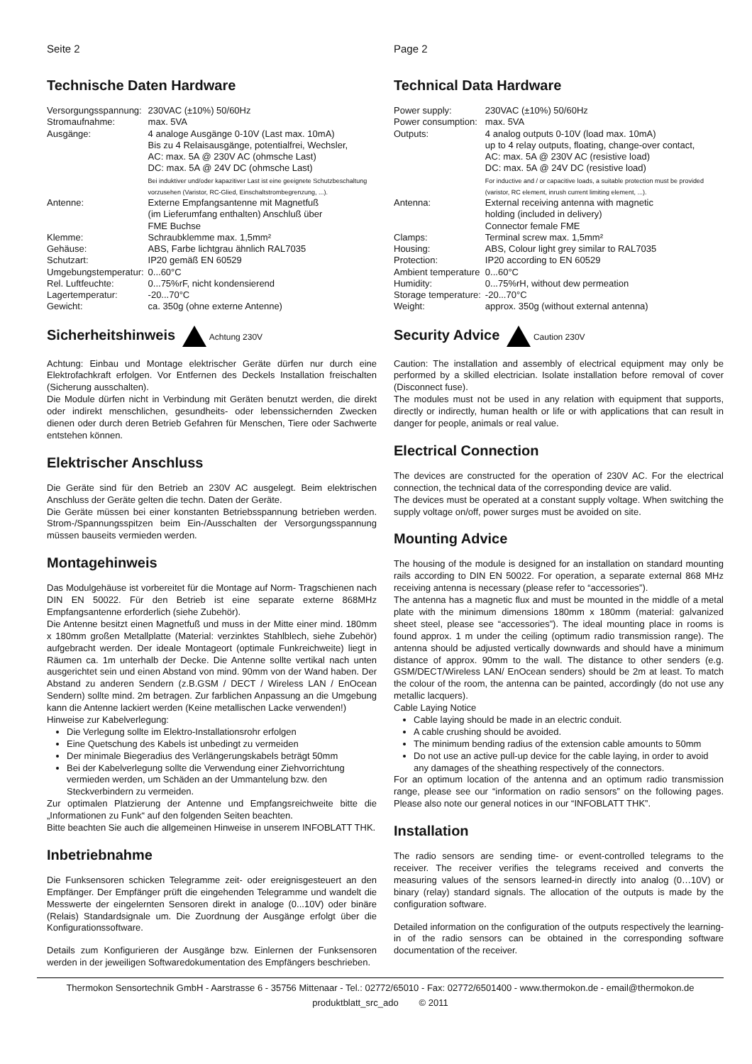Seite 2
Technische Daten Hardware
| Versorgungsspannung: | 230VAC (±10%) 50/60Hz |
| Stromaufnahme: | max. 5VA |
| Ausgänge: | 4 analoge Ausgänge 0-10V (Last max. 10mA) Bis zu 4 Relaisausgänge, potentialfrei, Wechsler, AC: max. 5A @ 230V AC (ohmsche Last) DC: max. 5A @ 24V DC (ohmsche Last) Bei induktiver und/oder kapazitiver Last ist eine geeignete Schutzbeschaltung vorzusehen (Varistor, RC-Glied, Einschaltstrombegrenzung, ...). |
| Antenne: | Externe Empfangsantenne mit Magnetfuß (im Lieferumfang enthalten) Anschluß über FME Buchse |
| Klemme: | Schraubklemme max. 1,5mm² |
| Gehäuse: | ABS, Farbe lichtgrau ähnlich RAL7035 |
| Schutzart: | IP20 gemäß EN 60529 |
| Umgebungstemperatur: | 0...60°C |
| Rel. Luftfeuchte: | 0...75%rF, nicht kondensierend |
| Lagertemperatur: | -20...70°C |
| Gewicht: | ca. 350g (ohne externe Antenne) |
Sicherheitshinweis Achtung 230V
Achtung: Einbau und Montage elektrischer Geräte dürfen nur durch eine Elektrofachkraft erfolgen. Vor Entfernen des Deckels Installation freischalten (Sicherung ausschalten).
Die Module dürfen nicht in Verbindung mit Geräten benutzt werden, die direkt oder indirekt menschlichen, gesundheits- oder lebenssichernden Zwecken dienen oder durch deren Betrieb Gefahren für Menschen, Tiere oder Sachwerte entstehen können.
Elektrischer Anschluss
Die Geräte sind für den Betrieb an 230V AC ausgelegt. Beim elektrischen Anschluss der Geräte gelten die techn. Daten der Geräte.
Die Geräte müssen bei einer konstanten Betriebsspannung betrieben werden. Strom-/Spannungsspitzen beim Ein-/Ausschalten der Versorgungsspannung müssen bauseits vermieden werden.
Montagehinweis
Das Modulgehäuse ist vorbereitet für die Montage auf Norm- Tragschienen nach DIN EN 50022. Für den Betrieb ist eine separate externe 868MHz Empfangsantenne erforderlich (siehe Zubehör).
Die Antenne besitzt einen Magnetfuß und muss in der Mitte einer mind. 180mm x 180mm großen Metallplatte (Material: verzinktes Stahlblech, siehe Zubehör) aufgebracht werden. Der ideale Montageort (optimale Funkreichweite) liegt in Räumen ca. 1m unterhalb der Decke. Die Antenne sollte vertikal nach unten ausgerichtet sein und einen Abstand von mind. 90mm von der Wand haben. Der Abstand zu anderen Sendern (z.B.GSM / DECT / Wireless LAN / EnOcean Sendern) sollte mind. 2m betragen. Zur farblichen Anpassung an die Umgebung kann die Antenne lackiert werden (Keine metallischen Lacke verwenden!)
Hinweise zur Kabelverlegung:
Die Verlegung sollte im Elektro-Installationsrohr erfolgen
Eine Quetschung des Kabels ist unbedingt zu vermeiden
Der minimale Biegeradius des Verlängerungskabels beträgt 50mm
Bei der Kabelverlegung sollte die Verwendung einer Ziehvorrichtung vermieden werden, um Schäden an der Ummantelung bzw. den Steckverbindern zu vermeiden.
Zur optimalen Platzierung der Antenne und Empfangsreichweite bitte die „Informationen zu Funk“ auf den folgenden Seiten beachten.
Bitte beachten Sie auch die allgemeinen Hinweise in unserem INFOBLATT THK.
Inbetriebnahme
Die Funksensoren schicken Telegramme zeit- oder ereignisgesteuert an den Empfänger. Der Empfänger prüft die eingehenden Telegramme und wandelt die Messwerte der eingelernten Sensoren direkt in analoge (0...10V) oder binäre (Relais) Standardsignale um. Die Zuordnung der Ausgänge erfolgt über die Konfigurationssoftware.
Details zum Konfigurieren der Ausgänge bzw. Einlernen der Funksensoren werden in der jeweiligen Softwaredokumentation des Empfängers beschrieben.
Page 2
Technical Data Hardware
| Power supply: | 230VAC (±10%) 50/60Hz |
| Power consumption: | max. 5VA |
| Outputs: | 4 analog outputs 0-10V (load max. 10mA) up to 4 relay outputs, floating, change-over contact, AC: max. 5A @ 230V AC (resistive load) DC: max. 5A @ 24V DC (resistive load) For inductive and / or capacitive loads, a suitable protection must be provided (varistor, RC element, inrush current limiting element, ...). |
| Antenna: | External receiving antenna with magnetic holding (included in delivery) Connector female FME |
| Clamps: | Terminal screw max. 1,5mm² |
| Housing: | ABS, Colour light grey similar to RAL7035 |
| Protection: | IP20 according to EN 60529 |
| Ambient temperature | 0...60°C |
| Humidity: | 0...75%rH, without dew permeation |
| Storage temperature: | -20...70°C |
| Weight: | approx. 350g (without external antenna) |
Security Advice Caution 230V
Caution: The installation and assembly of electrical equipment may only be performed by a skilled electrician. Isolate installation before removal of cover (Disconnect fuse).
The modules must not be used in any relation with equipment that supports, directly or indirectly, human health or life or with applications that can result in danger for people, animals or real value.
Electrical Connection
The devices are constructed for the operation of 230V AC. For the electrical connection, the technical data of the corresponding device are valid.
The devices must be operated at a constant supply voltage. When switching the supply voltage on/off, power surges must be avoided on site.
Mounting Advice
The housing of the module is designed for an installation on standard mounting rails according to DIN EN 50022. For operation, a separate external 868 MHz receiving antenna is necessary (please refer to “accessories”).
The antenna has a magnetic flux and must be mounted in the middle of a metal plate with the minimum dimensions 180mm x 180mm (material: galvanized sheet steel, please see “accessories”). The ideal mounting place in rooms is found approx. 1 m under the ceiling (optimum radio transmission range). The antenna should be adjusted vertically downwards and should have a minimum distance of approx. 90mm to the wall. The distance to other senders (e.g. GSM/DECT/Wireless LAN/ EnOcean senders) should be 2m at least. To match the colour of the room, the antenna can be painted, accordingly (do not use any metallic lacquers).
Cable Laying Notice
Cable laying should be made in an electric conduit.
A cable crushing should be avoided.
The minimum bending radius of the extension cable amounts to 50mm
Do not use an active pull-up device for the cable laying, in order to avoid any damages of the sheathing respectively of the connectors.
For an optimum location of the antenna and an optimum radio transmission range, please see our “information on radio sensors” on the following pages. Please also note our general notices in our “INFOBLATT THK”.
Installation
The radio sensors are sending time- or event-controlled telegrams to the receiver. The receiver verifies the telegrams received and converts the measuring values of the sensors learned-in directly into analog (0…10V) or binary (relay) standard signals. The allocation of the outputs is made by the configuration software.
Detailed information on the configuration of the outputs respectively the learning-in of the radio sensors can be obtained in the corresponding software documentation of the receiver.
Thermokon Sensortechnik GmbH - Aarstrasse 6 - 35756 Mittenaar - Tel.: 02772/65010 - Fax: 02772/6501400 - www.thermokon.de - email@thermokon.de
produktblatt_src_ado © 2011